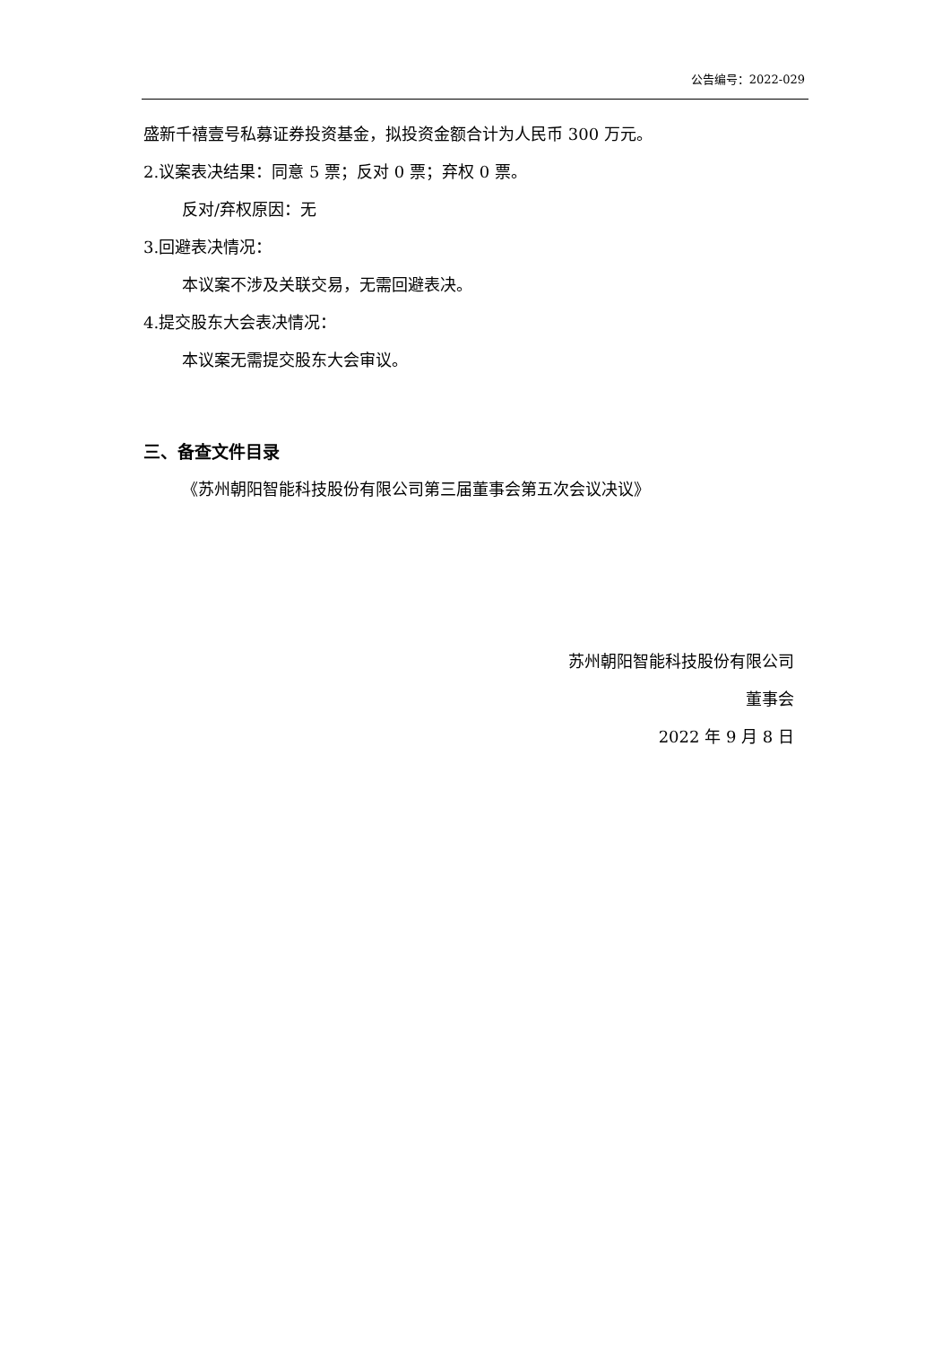公告编号：2022-029
盛新千禧壹号私募证券投资基金，拟投资金额合计为人民币 300 万元。
2.议案表决结果：同意 5 票；反对 0 票；弃权 0 票。
反对/弃权原因：无
3.回避表决情况：
本议案不涉及关联交易，无需回避表决。
4.提交股东大会表决情况：
本议案无需提交股东大会审议。
三、备查文件目录
《苏州朝阳智能科技股份有限公司第三届董事会第五次会议决议》
苏州朝阳智能科技股份有限公司
董事会
2022 年 9 月 8 日